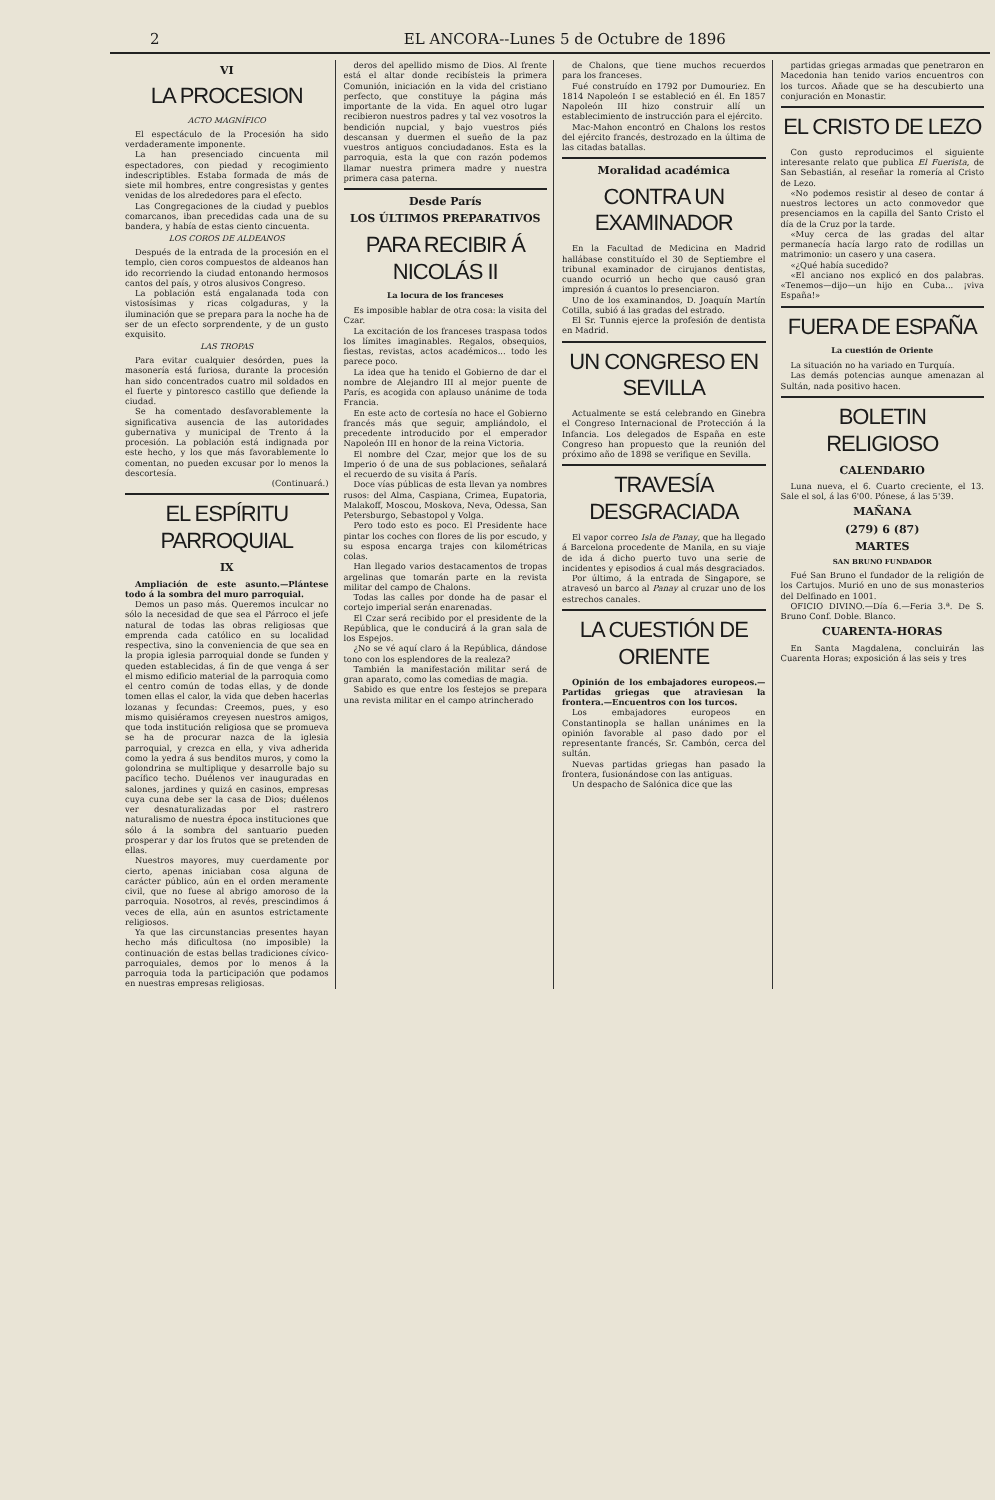2 EL ANCORA--Lunes 5 de Octubre de 1896
VI
LA PROCESION
ACTO MAGNÍFICO
El espectáculo de la Procesión ha sido verdaderamente imponente.
La han presenciado cincuenta mil espectadores, con piedad y recogimiento indescriptibles. Estaba formada de más de siete mil hombres, entre congresistas y gentes venidas de los alrededores para el efecto.
Las Congregaciones de la ciudad y pueblos comarcanos, iban precedidas cada una de su bandera, y había de estas ciento cincuenta.
LOS COROS DE ALDEANOS
Después de la entrada de la procesión en el templo, cien coros compuestos de aldeanos han ido recorriendo la ciudad entonando hermosos cantos del país, y otros alusivos Congreso.
La población está engalanada toda con vistosísimas y ricas colgaduras, y la iluminación que se prepara para la noche ha de ser de un efecto sorprendente, y de un gusto exquisito.
LAS TROPAS
Para evitar cualquier desórden, pues la masonería está furiosa, durante la procesión han sido concentrados cuatro mil soldados en el fuerte y pintoresco castillo que defiende la ciudad.
Se ha comentado desfavorablemente la significativa ausencia de las autoridades gubernativa y municipal de Trento á la procesión. La población está indignada por este hecho, y los que más favorablemente lo comentan, no pueden excusar por lo menos la descortesía.
(Continuará.)
EL ESPÍRITU PARROQUIAL
IX
Ampliación de este asunto.—Plántese todo á la sombra del muro parroquial.
Demos un paso más. Queremos inculcar no sólo la necesidad de que sea el Párroco el jefe natural de todas las obras religiosas que emprenda cada católico en su localidad respectiva, sino la conveniencia de que sea en la propia iglesia parroquial donde se funden y queden establecidas, á fin de que venga á ser el mismo edificio material de la parroquia como el centro común de todas ellas, y de donde tomen ellas el calor, la vida que deben hacerlas lozanas y fecundas: Creemos, pues, y eso mismo quisiéramos creyesen nuestros amigos, que toda institución religiosa que se promueva se ha de procurar nazca de la iglesia parroquial, y crezca en ella, y viva adherida como la yedra á sus benditos muros, y como la golondrina se multiplique y desarrolle bajo su pacífico techo. Duélenos ver inauguradas en salones, jardines y quizá en casinos, empresas cuya cuna debe ser la casa de Dios; duélenos ver desnaturalizadas por el rastrero naturalismo de nuestra época instituciones que sólo á la sombra del santuario pueden prosperar y dar los frutos que se pretenden de ellas.
Nuestros mayores, muy cuerdamente por cierto, apenas iniciaban cosa alguna de carácter público, aún en el orden meramente civil, que no fuese al abrigo amoroso de la parroquia. Nosotros, al revés, prescindimos á veces de ella, aún en asuntos estrictamente religiosos.
Ya que las circunstancias presentes hayan hecho más dificultosa (no imposible) la continuación de estas bellas tradiciones cívico-parroquiales, demos por lo menos á la parroquia toda la participación que podamos en nuestras empresas religiosas.
deros del apellido mismo de Dios. Al frente está el altar donde recibísteis la primera Comunión, iniciación en la vida del cristiano perfecto, que constituye la página más importante de la vida. En aquel otro lugar recibieron nuestros padres y tal vez vosotros la bendición nupcial, y bajo vuestros piés descansan y duermen el sueño de la paz vuestros antiguos conciudadanos. Esta es la parroquia, esta la que con razón podemos llamar nuestra primera madre y nuestra primera casa paterna.
Desde París
LOS ÚLTIMOS PREPARATIVOS
PARA RECIBIR Á NICOLÁS II
La locura de los franceses
Es imposible hablar de otra cosa: la visita del Czar.
La excitación de los franceses traspasa todos los límites imaginables. Regalos, obsequios, fiestas, revistas, actos académicos... todo les parece poco.
La idea que ha tenido el Gobierno de dar el nombre de Alejandro III al mejor puente de París, es acogida con aplauso unánime de toda Francia.
En este acto de cortesía no hace el Gobierno francés más que seguir, ampliándolo, el precedente introducido por el emperador Napoleón III en honor de la reina Victoria.
El nombre del Czar, mejor que los de su Imperio ó de una de sus poblaciones, señalará el recuerdo de su visita á París.
Doce vías públicas de esta llevan ya nombres rusos: del Alma, Caspiana, Crimea, Eupatoria, Malakoff, Moscou, Moskova, Neva, Odessa, San Petersburgo, Sebastopol y Volga.
Pero todo esto es poco. El Presidente hace pintar los coches con flores de lis por escudo, y su esposa encarga trajes con kilométricas colas.
Han llegado varios destacamentos de tropas argelinas que tomarán parte en la revista militar del campo de Chalons.
Todas las calles por donde ha de pasar el cortejo imperial serán enarenadas.
El Czar será recibido por el presidente de la República, que le conducirá á la gran sala de los Espejos.
¿No se vé aquí claro á la República, dándose tono con los esplendores de la realeza?
También la manifestación militar será de gran aparato, como las comedias de magia.
Sabido es que entre los festejos se prepara una revista militar en el campo atrincherado
de Chalons, que tiene muchos recuerdos para los franceses.
Fué construído en 1792 por Dumouriez. En 1814 Napoleón I se estableció en él. En 1857 Napoleón III hizo construir allí un establecimiento de instrucción para el ejército.
Mac-Mahon encontró en Chalons los restos del ejército francés, destrozado en la última de las citadas batallas.
Moralidad académica
CONTRA UN EXAMINADOR
En la Facultad de Medicina en Madrid hallábase constituído el 30 de Septiembre el tribunal examinador de cirujanos dentistas, cuando ocurrió un hecho que causó gran impresión á cuantos lo presenciaron.
Uno de los examinandos, D. Joaquín Martín Cotilla, subió á las gradas del estrado.
El Sr. Tunnis ejerce la profesión de dentista en Madrid.
UN CONGRESO EN SEVILLA
Actualmente se está celebrando en Ginebra el Congreso Internacional de Protección á la Infancia. Los delegados de España en este Congreso han propuesto que la reunión del próximo año de 1898 se verifique en Sevilla.
TRAVESÍA DESGRACIADA
El vapor correo Isla de Panay, que ha llegado á Barcelona procedente de Manila, en su viaje de ida á dicho puerto tuvo una serie de incidentes y episodios á cual más desgraciados.
Por último, á la entrada de Singapore, se atravesó un barco al Panay al cruzar uno de los estrechos canales.
LA CUESTIÓN DE ORIENTE
Opinión de los embajadores europeos.—Partidas griegas que atraviesan la frontera.—Encuentros con los turcos.
Los embajadores europeos en Constantinopla se hallan unánimes en la opinión favorable al paso dado por el representante francés, Sr. Cambón, cerca del sultán.
Nuevas partidas griegas han pasado la frontera, fusionándose con las antiguas.
Un despacho de Salónica dice que las
partidas griegas armadas que penetraron en Macedonia han tenido varios encuentros con los turcos. Añade que se ha descubierto una conjuración en Monastir.
EL CRISTO DE LEZO
Con gusto reproducimos el siguiente interesante relato que publica El Fuerista, de San Sebastián, al reseñar la romería al Cristo de Lezo.
«No podemos resistir al deseo de contar á nuestros lectores un acto conmovedor que presenciamos en la capilla del Santo Cristo el día de la Cruz por la tarde.
«Muy cerca de las gradas del altar permanecía hacía largo rato de rodillas un matrimonio: un casero y una casera.
«¿Qué había sucedido?
«El anciano nos explicó en dos palabras. «Tenemos—dijo—un hijo en Cuba... ¡viva España!»
FUERA DE ESPAÑA
La cuestión de Oriente
La situación no ha variado en Turquía.
Las demás potencias aunque amenazan al Sultán, nada positivo hacen.
BOLETIN RELIGIOSO
CALENDARIO
Luna nueva, el 6. Cuarto creciente, el 13. Sale el sol, á las 6'00. Pónese, á las 5'39.
MAÑANA
(279) 6 (87)
MARTES
SAN BRUNO FUNDADOR
Fué San Bruno el fundador de la religión de los Cartujos. Murió en uno de sus monasterios del Delfinado en 1001.
OFICIO DIVINO.—Día 6.—Feria 3.ª. De S. Bruno Conf. Doble. Blanco.
CUARENTA-HORAS
En Santa Magdalena, concluirán las Cuarenta Horas; exposición á las seis y tres